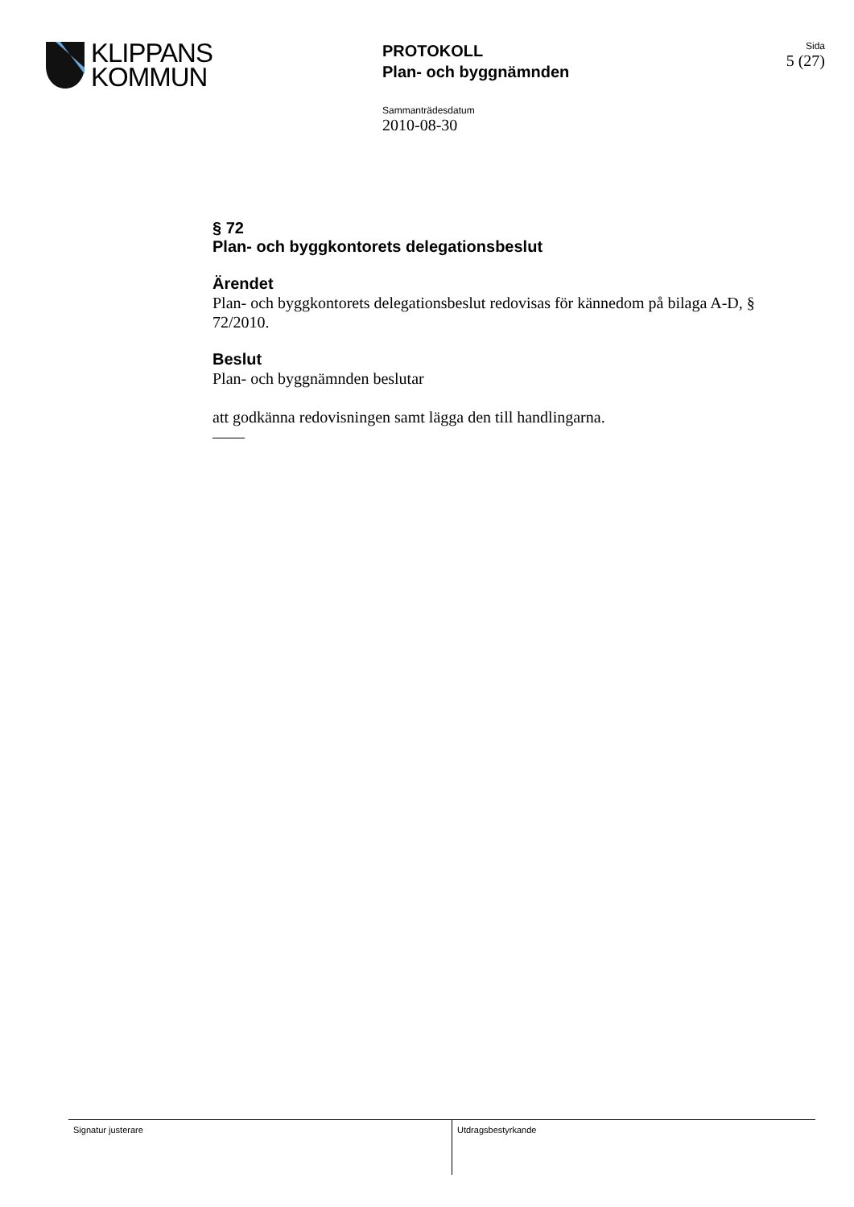KLIPPANS
KOMMUN
PROTOKOLL
Plan- och byggnämnden
Sida
5 (27)
Sammanträdesdatum
2010-08-30
§ 72
Plan- och byggkontorets delegationsbeslut
Ärendet
Plan- och byggkontorets delegationsbeslut redovisas för kännedom på bilaga A-D, § 72/2010.
Beslut
Plan- och byggnämnden beslutar
att godkänna redovisningen samt lägga den till handlingarna.
——
Signatur justerare Utdragsbestyrkande